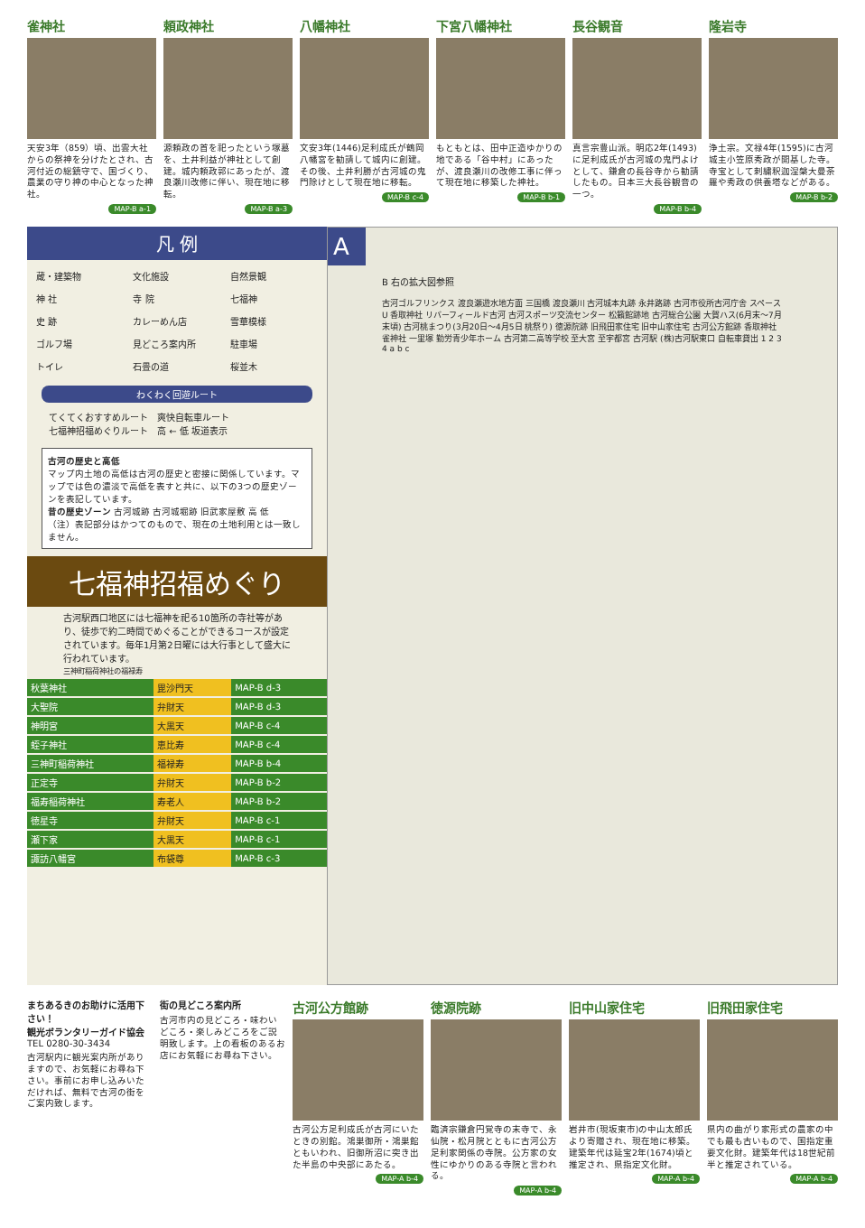雀神社
天安3年（859）頃、出雲大社からの祭神を分けたとされ、古河付近の総鎮守で、国づくり、農業の守り神の中心となった神社。
MAP-B a-1
頼政神社
源頼政の首を祀ったという塚墓を、土井利益が神社として創建。城内頼政郭にあったが、渡良瀬川改修に伴い、現在地に移転。
MAP-B a-3
八幡神社
文安3年(1446)足利成氏が鶴岡八幡宮を勧請して城内に創建。その後、土井利勝が古河城の鬼門除けとして現在地に移転。
MAP-B c-4
下宮八幡神社
もともとは、田中正造ゆかりの地である「谷中村」にあったが、渡良瀬川の改修工事に伴って現在地に移築した神社。
MAP-B b-1
長谷観音
真言宗豊山派。明応2年(1493)に足利成氏が古河城の鬼門よけとして、鎌倉の長谷寺から勧請したもの。日本三大長谷観音の一つ。
MAP-B b-4
隆岩寺
浄土宗。文禄4年(1595)に古河城主小笠原秀政が開基した寺。寺宝として刺繍釈迦涅槃大曼荼羅や秀政の供養塔などがある。
MAP-B b-2
凡 例
蔵・建築物 文化施設 自然景観 神 社 寺 院 七福神 史 跡 カレーめん店 雪華模様 ゴルフ場 見どころ案内所 駐車場 トイレ 石畳の道 桜並木
わくわく回遊ルート
てくてくおすすめルート　爽快自転車ルート
七福神招福めぐりルート　高 ← 低 坂道表示
古河の歴史と高低
マップ内土地の高低は古河の歴史と密接に関係しています。マップでは色の濃淡で高低を表すと共に、以下の3つの歴史ゾーンを表記しています。
昔の歴史ゾーン 古河城跡 古河城堀跡 旧武家屋敷 高 低
（注）表記部分はかつてのもので、現在の土地利用とは一致しません。
七福神招福めぐり
古河駅西口地区には七福神を祀る10箇所の寺社等があり、徒歩で約二時間でめぐることができるコースが設定されています。毎年1月第2日曜には大行事として盛大に行われています。
三神町稲荷神社の福禄寿
| 秋葉神社 | 毘沙門天 | MAP-B d-3 |
| 大聖院 | 弁財天 | MAP-B d-3 |
| 神明宮 | 大黒天 | MAP-B c-4 |
| 蛭子神社 | 恵比寿 | MAP-B c-4 |
| 三神町稲荷神社 | 福禄寿 | MAP-B b-4 |
| 正定寺 | 弁財天 | MAP-B b-2 |
| 福寿稲荷神社 | 寿老人 | MAP-B b-2 |
| 徳星寺 | 弁財天 | MAP-B c-1 |
| 瀬下家 | 大黒天 | MAP-B c-1 |
| 諏訪八幡宮 | 布袋尊 | MAP-B c-3 |
A
B 右の拡大図参照
古河ゴルフリンクス 渡良瀬遊水地方面 三国橋 渡良瀬川 古河城本丸跡 永井路跡 古河市役所古河庁舎 スペースU 香取神社 リバーフィールド古河 古河スポーツ交流センター 松籟館跡地 古河総合公園 大賀ハス(6月末～7月末頃) 古河桃まつり(3月20日～4月5日 桃祭り) 徳源院跡 旧飛田家住宅 旧中山家住宅 古河公方館跡 香取神社 雀神社 一里塚 勤労青少年ホーム 古河第二高等学校 至大宮 至宇都宮 古河駅 (株)古河駅東口 自転車貸出 1 2 3 4 a b c
まちあるきのお助けに活用下さい！
観光ボランタリーガイド協会
TEL 0280-30-3434
古河駅内に観光案内所がありますので、お気軽にお尋ね下さい。事前にお申し込みいただければ、無料で古河の街をご案内致します。
街の見どころ案内所
古河市内の見どころ・味わいどころ・楽しみどころをご説明致します。上の看板のあるお店にお気軽にお尋ね下さい。
古河公方館跡
古河公方足利成氏が古河にいたときの別館。鴻巣御所・鴻巣館ともいわれ、旧御所沼に突き出た半島の中央部にあたる。
MAP-A b-4
徳源院跡
臨済宗鎌倉円覚寺の末寺で、永仙院・松月院とともに古河公方足利家関係の寺院。公方家の女性にゆかりのある寺院と言われる。
MAP-A b-4
旧中山家住宅
岩井市(現坂東市)の中山太郎氏より寄贈され、現在地に移築。建築年代は延宝2年(1674)頃と推定され、県指定文化財。
MAP-A b-4
旧飛田家住宅
県内の曲がり家形式の農家の中でも最も古いもので、国指定重要文化財。建築年代は18世紀前半と推定されている。
MAP-A b-4